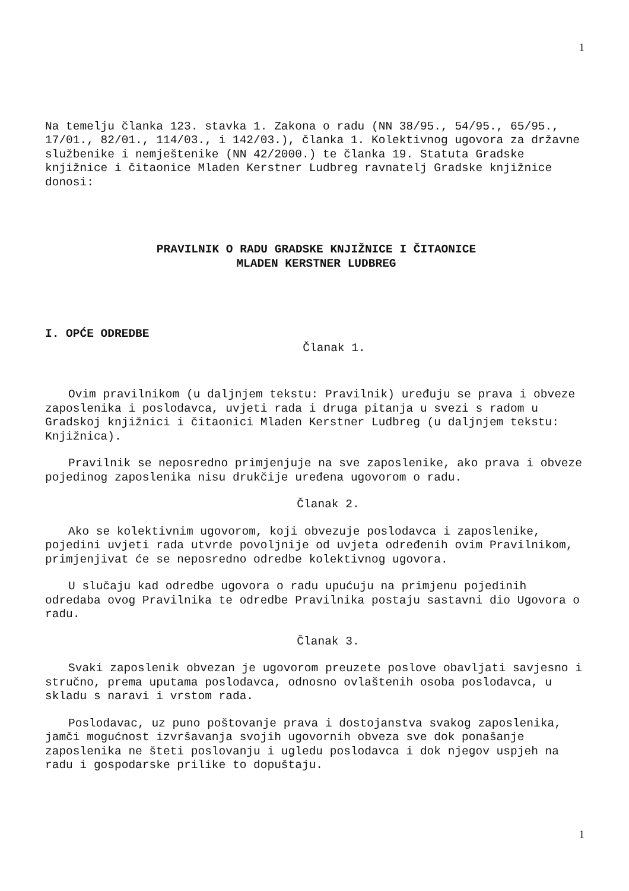1
Na temelju članka 123. stavka 1. Zakona o radu (NN 38/95., 54/95., 65/95., 17/01., 82/01., 114/03., i 142/03.), članka 1. Kolektivnog ugovora za državne službenike i nemještenike (NN 42/2000.) te članka 19. Statuta Gradske knjižnice i čitaonice Mladen Kerstner Ludbreg ravnatelj Gradske knjižnice donosi:
PRAVILNIK O RADU GRADSKE KNJIŽNICE I ČITAONICE
MLADEN KERSTNER LUDBREG
I. OPĆE ODREDBE
Članak 1.
Ovim pravilnikom (u daljnjem tekstu: Pravilnik) uređuju se prava i obveze zaposlenika i poslodavca, uvjeti rada i druga pitanja u svezi s radom u Gradskoj knjižnici i čitaonici Mladen Kerstner Ludbreg (u daljnjem tekstu: Knjižnica).
Pravilnik se neposredno primjenjuje na sve zaposlenike, ako prava i obveze pojedinog zaposlenika nisu drukčije uređena ugovorom o radu.
Članak 2.
Ako se kolektivnim ugovorom, koji obvezuje poslodavca i zaposlenike, pojedini uvjeti rada utvrde povoljnije od uvjeta određenih ovim Pravilnikom, primjenjivat će se neposredno odredbe kolektivnog ugovora.
U slučaju kad odredbe ugovora o radu upućuju na primjenu pojedinih odredaba ovog Pravilnika te odredbe Pravilnika postaju sastavni dio Ugovora o radu.
Članak 3.
Svaki zaposlenik obvezan je ugovorom preuzete poslove obavljati savjesno i stručno, prema uputama poslodavca, odnosno ovlaštenih osoba poslodavca, u skladu s naravi i vrstom rada.
Poslodavac, uz puno poštovanje prava i dostojanstva svakog zaposlenika, jamči mogućnost izvršavanja svojih ugovornih obveza sve dok ponašanje zaposlenika ne šteti poslovanju i ugledu poslodavca i dok njegov uspjeh na radu i gospodarske prilike to dopuštaju.
1